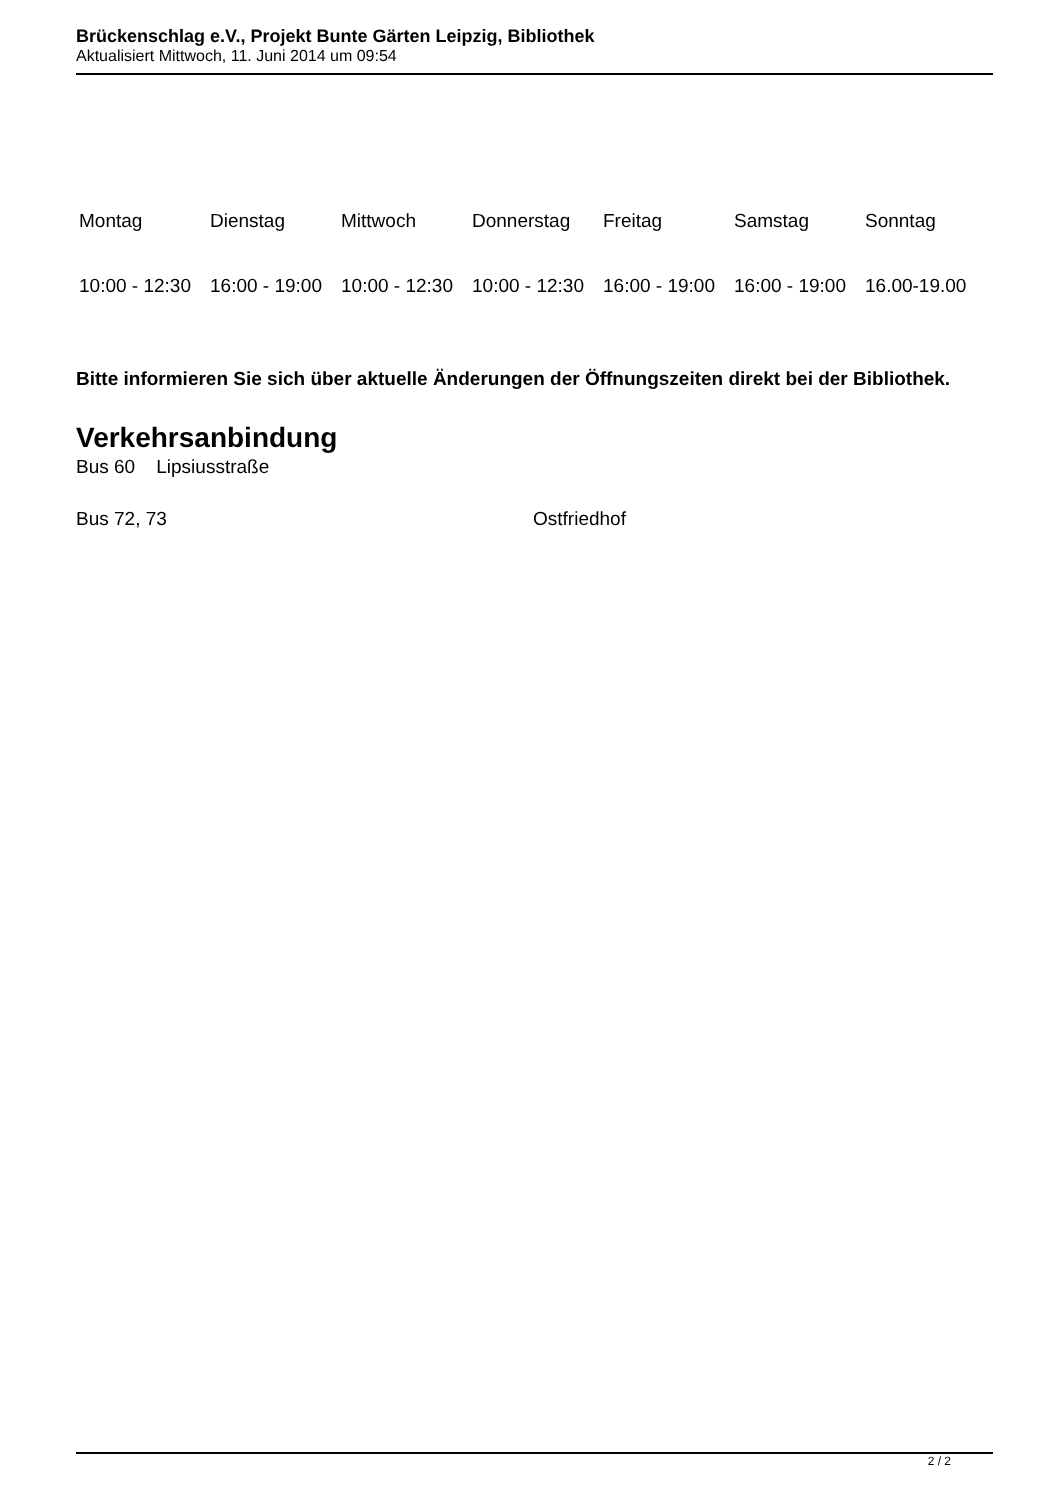Brückenschlag e.V., Projekt Bunte Gärten Leipzig, Bibliothek
Aktualisiert Mittwoch, 11. Juni 2014 um 09:54
| Montag | Dienstag | Mittwoch | Donnerstag | Freitag | Samstag | Sonntag |
| 10:00 - 12:30 | 16:00 - 19:00 | 10:00 - 12:30 | 10:00 - 12:30 | 16:00 - 19:00 | 16:00 - 19:00 | 16.00-19.00 |
Bitte informieren Sie sich über aktuelle Änderungen der Öffnungszeiten direkt bei der Bibliothek.
Verkehrsanbindung
Bus 60 Lipsiusstraße
Bus 72, 73 Ostfriedhof
2 / 2